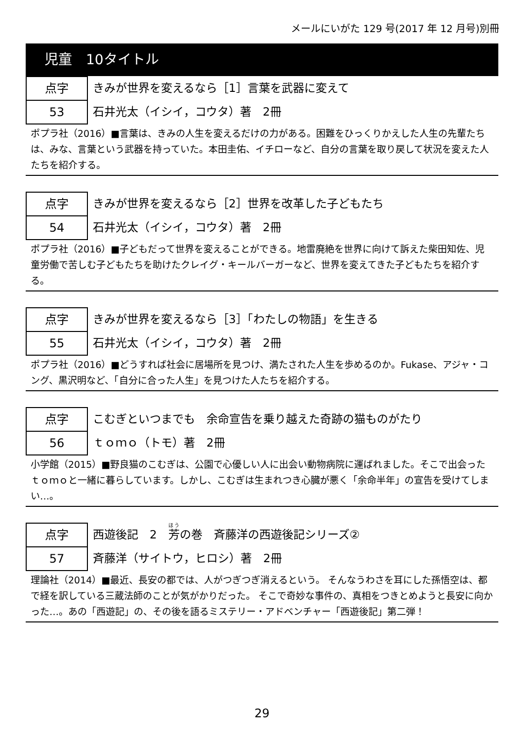メールにいがた 129 号(2017 年 12 月号)別冊
児童　10タイトル
点字
53
きみが世界を変えるなら［1］言葉を武器に変えて
石井光太（イシイ，コウタ）著　2冊
ポプラ社（2016）■言葉は、きみの人生を変えるだけの力がある。困難をひっくりかえした人生の先輩たちは、みな、言葉という武器を持っていた。本田圭佑、イチローなど、自分の言葉を取り戻して状況を変えた人たちを紹介する。
点字
54
きみが世界を変えるなら［2］世界を改革した子どもたち
石井光太（イシイ，コウタ）著　2冊
ポプラ社（2016）■子どもだって世界を変えることができる。地雷廃絶を世界に向けて訴えた柴田知佐、児童労働で苦しむ子どもたちを助けたクレイグ・キールバーガーなど、世界を変えてきた子どもたちを紹介する。
点字
55
きみが世界を変えるなら［3］「わたしの物語」を生きる
石井光太（イシイ，コウタ）著　2冊
ポプラ社（2016）■どうすれば社会に居場所を見つけ、満たされた人生を歩めるのか。Fukase、アジャ・コング、黒沢明など、「自分に合った人生」を見つけた人たちを紹介する。
点字
56
こむぎといつまでも　余命宣告を乗り越えた奇跡の猫ものがたり
ｔｏｍｏ（トモ）著　2冊
小学館（2015）■野良猫のこむぎは、公園で心優しい人に出会い動物病院に運ばれました。そこで出会ったｔｏｍｏと一緒に暮らしています。しかし、こむぎは生まれつき心臓が悪く「余命半年」の宣告を受けてしまい…。
点字
57
西遊後記　2　芳の巻　斉藤洋の西遊後記シリーズ②
斉藤洋（サイトウ，ヒロシ）著　2冊
理論社（2014）■最近、長安の都では、人がつぎつぎ消えるという。 そんなうわさを耳にした孫悟空は、都で経を訳している三蔵法師のことが気がかりだった。 そこで奇妙な事件の、真相をつきとめようと長安に向かった…。あの「西遊記」の、その後を語るミステリー・アドベンチャー「西遊後記」第二弾！
29